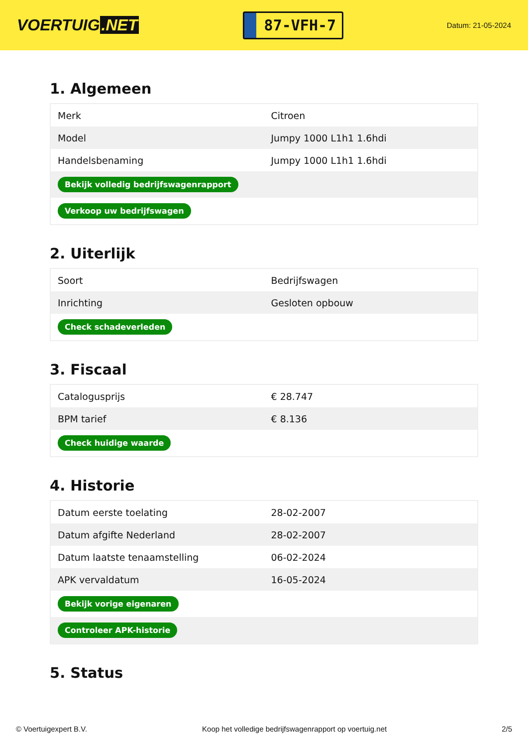VOERTUIG.NET
87-VFH-7
Datum: 21-05-2024
1. Algemeen
| Merk | Citroen |
| Model | Jumpy 1000 L1h1 1.6hdi |
| Handelsbenaming | Jumpy 1000 L1h1 1.6hdi |
| Bekijk volledig bedrijfswagenrapport | |
| Verkoop uw bedrijfswagen | |
2. Uiterlijk
| Soort | Bedrijfswagen |
| Inrichting | Gesloten opbouw |
| Check schadeverleden | |
3. Fiscaal
| Catalogusprijs | € 28.747 |
| BPM tarief | € 8.136 |
| Check huidige waarde | |
4. Historie
| Datum eerste toelating | 28-02-2007 |
| Datum afgifte Nederland | 28-02-2007 |
| Datum laatste tenaamstelling | 06-02-2024 |
| APK vervaldatum | 16-05-2024 |
| Bekijk vorige eigenaren | |
| Controleer APK-historie | |
5. Status
© Voertuigexpert B.V. Koop het volledige bedrijfswagenrapport op voertuig.net 2/5